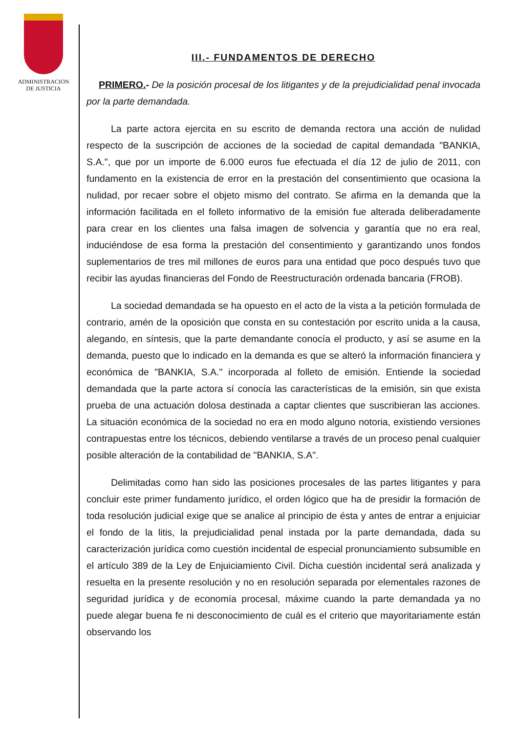ADMINISTRACION
DE JUSTICIA
III.- FUNDAMENTOS DE DERECHO
PRIMERO.- De la posición procesal de los litigantes y de la prejudicialidad penal invocada por la parte demandada.
La parte actora ejercita en su escrito de demanda rectora una acción de nulidad respecto de la suscripción de acciones de la sociedad de capital demandada "BANKIA, S.A.", que por un importe de 6.000 euros fue efectuada el día 12 de julio de 2011, con fundamento en la existencia de error en la prestación del consentimiento que ocasiona la nulidad, por recaer sobre el objeto mismo del contrato. Se afirma en la demanda que la información facilitada en el folleto informativo de la emisión fue alterada deliberadamente para crear en los clientes una falsa imagen de solvencia y garantía que no era real, induciéndose de esa forma la prestación del consentimiento y garantizando unos fondos suplementarios de tres mil millones de euros para una entidad que poco después tuvo que recibir las ayudas financieras del Fondo de Reestructuración ordenada bancaria (FROB).
La sociedad demandada se ha opuesto en el acto de la vista a la petición formulada de contrario, amén de la oposición que consta en su contestación por escrito unida a la causa, alegando, en síntesis, que la parte demandante conocía el producto, y así se asume en la demanda, puesto que lo indicado en la demanda es que se alteró la información financiera y económica de "BANKIA, S.A." incorporada al folleto de emisión. Entiende la sociedad demandada que la parte actora sí conocía las características de la emisión, sin que exista prueba de una actuación dolosa destinada a captar clientes que suscribieran las acciones. La situación económica de la sociedad no era en modo alguno notoria, existiendo versiones contrapuestas entre los técnicos, debiendo ventilarse a través de un proceso penal cualquier posible alteración de la contabilidad de "BANKIA, S.A".
Delimitadas como han sido las posiciones procesales de las partes litigantes y para concluir este primer fundamento jurídico, el orden lógico que ha de presidir la formación de toda resolución judicial exige que se analice al principio de ésta y antes de entrar a enjuiciar el fondo de la litis, la prejudicialidad penal instada por la parte demandada, dada su caracterización jurídica como cuestión incidental de especial pronunciamiento subsumible en el artículo 389 de la Ley de Enjuiciamiento Civil. Dicha cuestión incidental será analizada y resuelta en la presente resolución y no en resolución separada por elementales razones de seguridad jurídica y de economía procesal, máxime cuando la parte demandada ya no puede alegar buena fe ni desconocimiento de cuál es el criterio que mayoritariamente están observando los